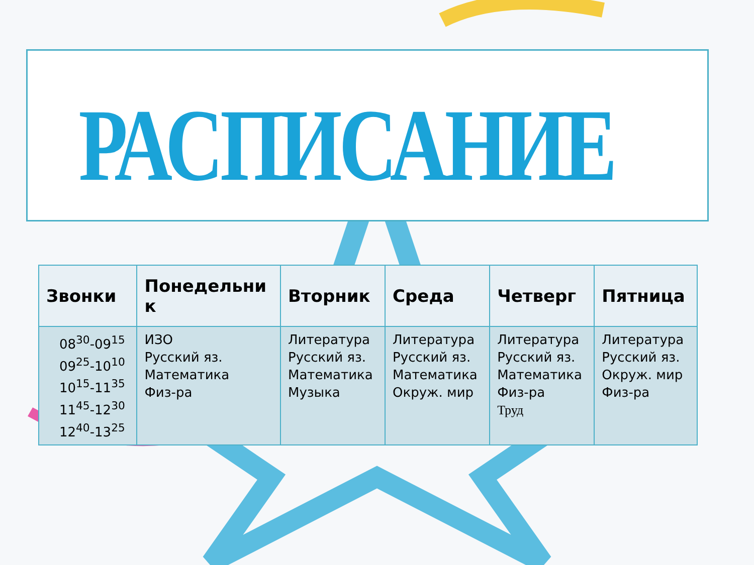РАСПИСАНИЕ
| Звонки | Понедельни к | Вторник | Среда | Четверг | Пятница |
| --- | --- | --- | --- | --- | --- |
| 08<sup>30</sup>-09<sup>15</sup> 09<sup>25</sup>-10<sup>10</sup> 10<sup>15</sup>-11<sup>35</sup> 11<sup>45</sup>-12<sup>30</sup> 12<sup>40</sup>-13<sup>25</sup> | ИЗО Русский яз. Математика Физ-ра | Литература Русский яз. Математика Музыка | Литература Русский яз. Математика Окруж. мир | Литература Русский яз. Математика Физ-ра Труд | Литература Русский яз. Окруж. мир Физ-ра |